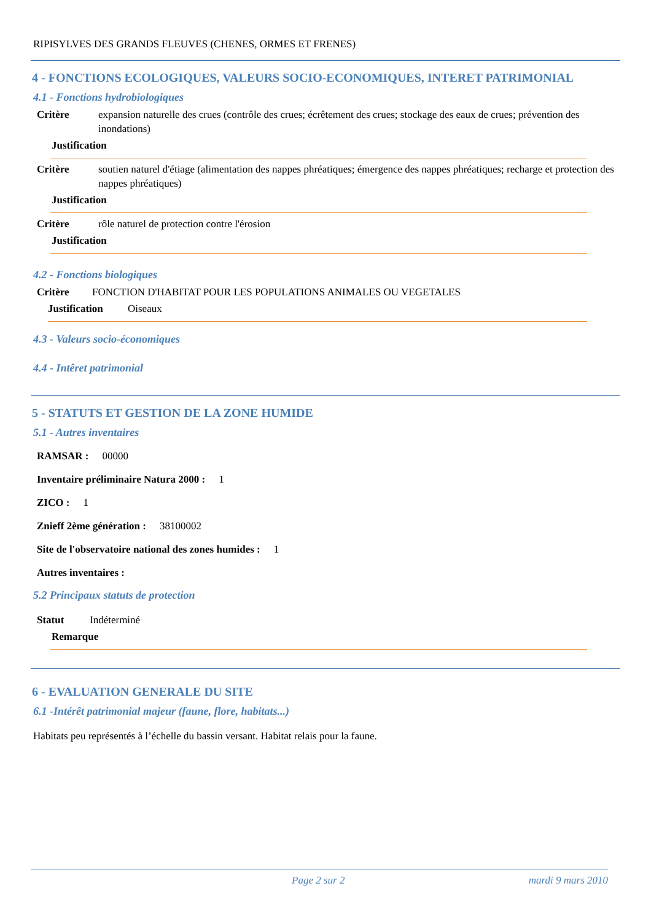RIPISYLVES DES GRANDS FLEUVES (CHENES, ORMES ET FRENES)
4 - FONCTIONS ECOLOGIQUES, VALEURS SOCIO-ECONOMIQUES, INTERET PATRIMONIAL
4.1 - Fonctions hydrobiologiques
Critère expansion naturelle des crues (contrôle des crues; écrêtement des crues; stockage des eaux de crues; prévention des inondations)
Justification
Critère soutien naturel d'étiage (alimentation des nappes phréatiques; émergence des nappes phréatiques; recharge et protection des nappes phréatiques)
Justification
Critère rôle naturel de protection contre l'érosion
Justification
4.2 - Fonctions biologiques
Critère FONCTION D'HABITAT POUR LES POPULATIONS ANIMALES OU VEGETALES
Justification Oiseaux
4.3 - Valeurs socio-économiques
4.4 - Intêret patrimonial
5 - STATUTS ET GESTION DE LA ZONE HUMIDE
5.1 - Autres inventaires
RAMSAR : 00000
Inventaire préliminaire Natura 2000 : 1
ZICO : 1
Znieff 2ème génération : 38100002
Site de l'observatoire national des zones humides : 1
Autres inventaires :
5.2 Principaux statuts de protection
Statut Indéterminé
Remarque
6 - EVALUATION GENERALE DU SITE
6.1 -Intérêt patrimonial majeur (faune, flore, habitats...)
Habitats peu représentés à l’échelle du bassin versant. Habitat relais pour la faune.
Page 2 sur 2 mardi 9 mars 2010